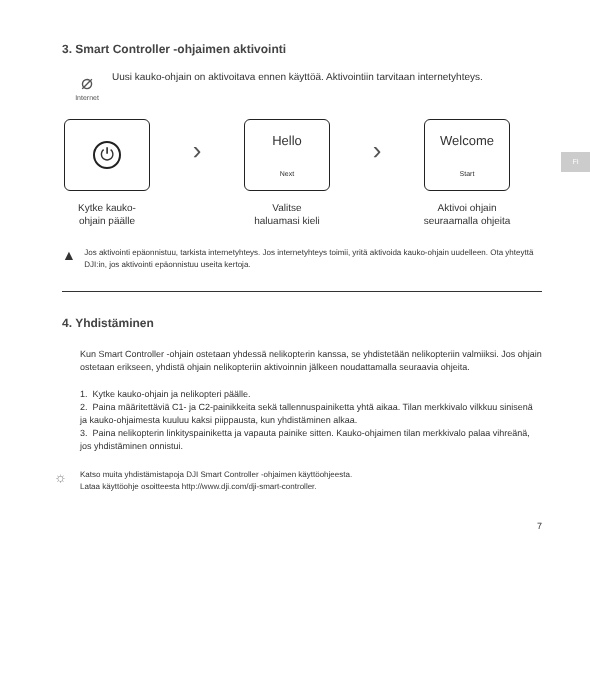FI
3. Smart Controller -ohjaimen aktivointi
⌀
Internet
Uusi kauko-ohjain on aktivoitava ennen käyttöä. Aktivointiin tarvitaan internetyhteys.
⏻
Kytke kauko-
ohjain päälle
›
Hello
Next
Valitse
haluamasi kieli
›
Welcome
Start
Aktivoi ohjain
seuraamalla ohjeita
▲
Jos aktivointi epäonnistuu, tarkista internetyhteys. Jos internetyhteys toimii, yritä aktivoida kauko-ohjain uudelleen. Ota yhteyttä DJI:in, jos aktivointi epäonnistuu useita kertoja.
4. Yhdistäminen
Kun Smart Controller -ohjain ostetaan yhdessä nelikopterin kanssa, se yhdistetään nelikopteriin valmiiksi. Jos ohjain ostetaan erikseen, yhdistä ohjain nelikopteriin aktivoinnin jälkeen noudattamalla seuraavia ohjeita.
1. Kytke kauko-ohjain ja nelikopteri päälle.
2. Paina määritettäviä C1- ja C2-painikkeita sekä tallennuspainiketta yhtä aikaa. Tilan merkkivalo vilkkuu sinisenä ja kauko-ohjaimesta kuuluu kaksi piippausta, kun yhdistäminen alkaa.
3. Paina nelikopterin linkityspainiketta ja vapauta painike sitten. Kauko-ohjaimen tilan merkkivalo palaa vihreänä, jos yhdistäminen onnistui.
☼
Katso muita yhdistämistapoja DJI Smart Controller -ohjaimen käyttöohjeesta.
Lataa käyttöohje osoitteesta http://www.dji.com/dji-smart-controller.
7